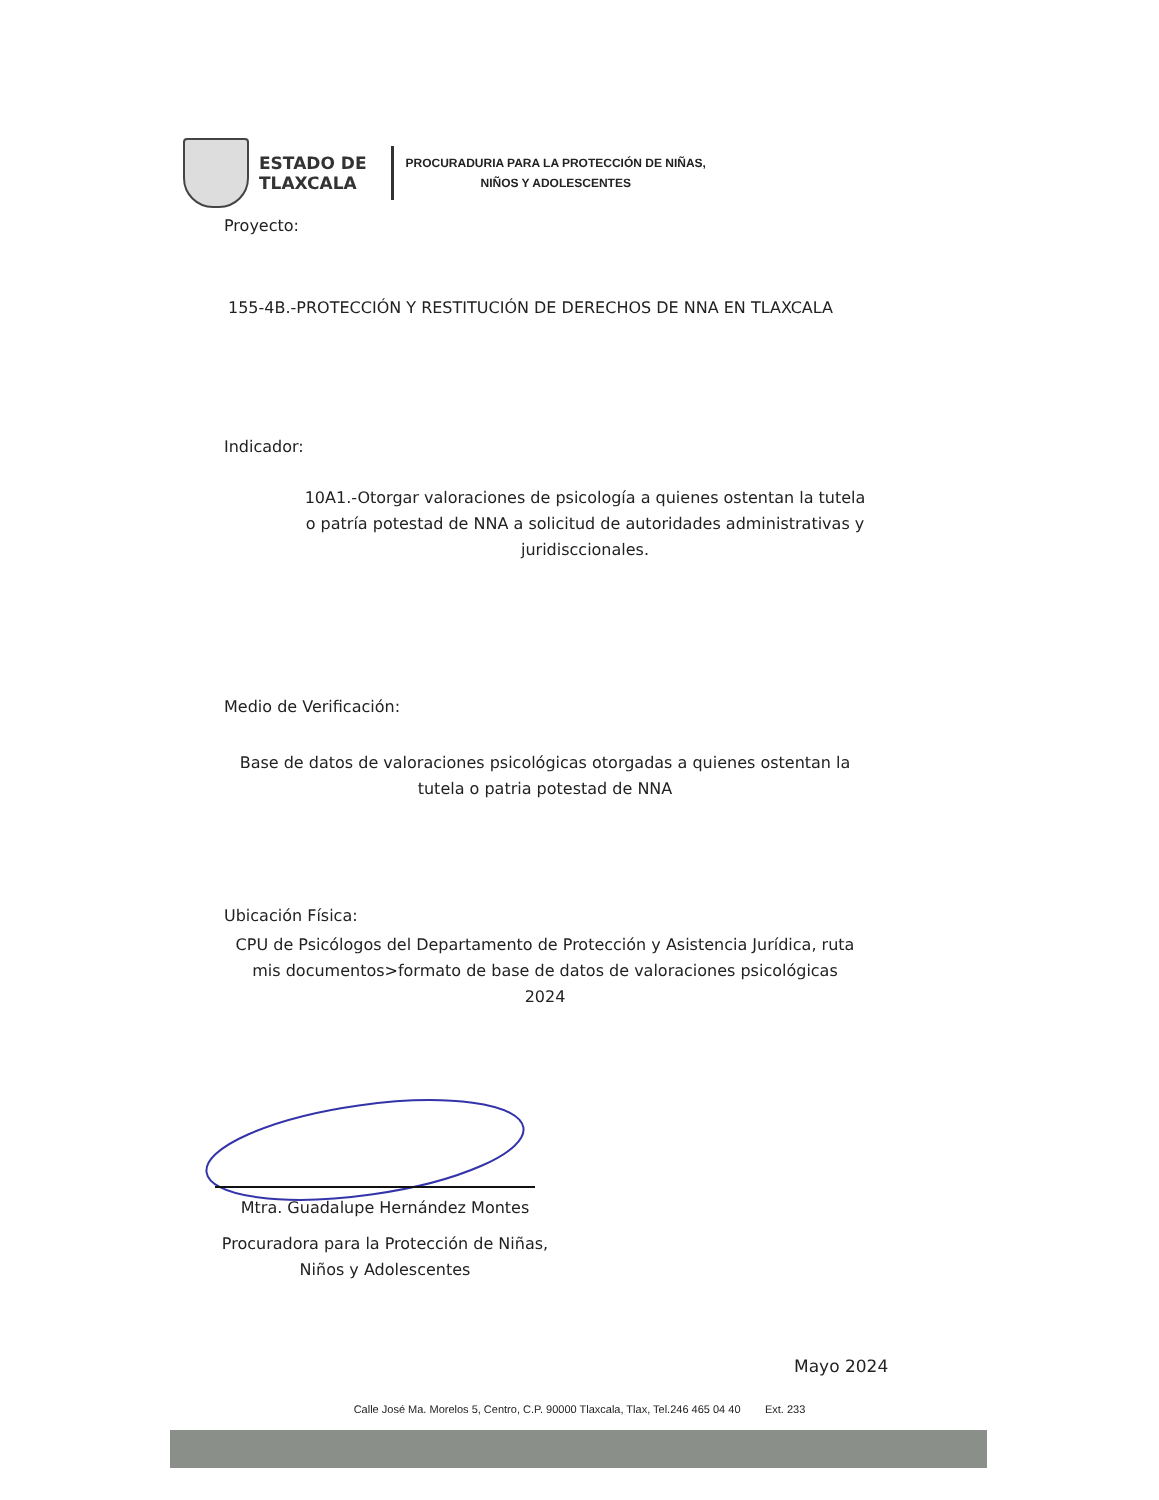ESTADO DE
TLAXCALA
PROCURADURIA PARA LA PROTECCIÓN DE NIÑAS,
NIÑOS Y ADOLESCENTES
Proyecto:
155-4B.-PROTECCIÓN Y RESTITUCIÓN DE DERECHOS DE NNA EN TLAXCALA
Indicador:
10A1.-Otorgar valoraciones de psicología a quienes ostentan la tutela o patría potestad de NNA a solicitud de autoridades administrativas y juridisccionales.
Medio de Verificación:
Base de datos de valoraciones psicológicas otorgadas a quienes ostentan la tutela o patria potestad de NNA
Ubicación Física:
CPU de Psicólogos del Departamento de Protección y Asistencia Jurídica, ruta mis documentos>formato de base de datos de valoraciones psicológicas 2024
Mtra. Guadalupe Hernández Montes
Procuradora para la Protección de Niñas, Niños y Adolescentes
Mayo 2024
Calle José Ma. Morelos 5, Centro, C.P. 90000 Tlaxcala, Tlax, Tel.246 465 04 40 Ext. 233